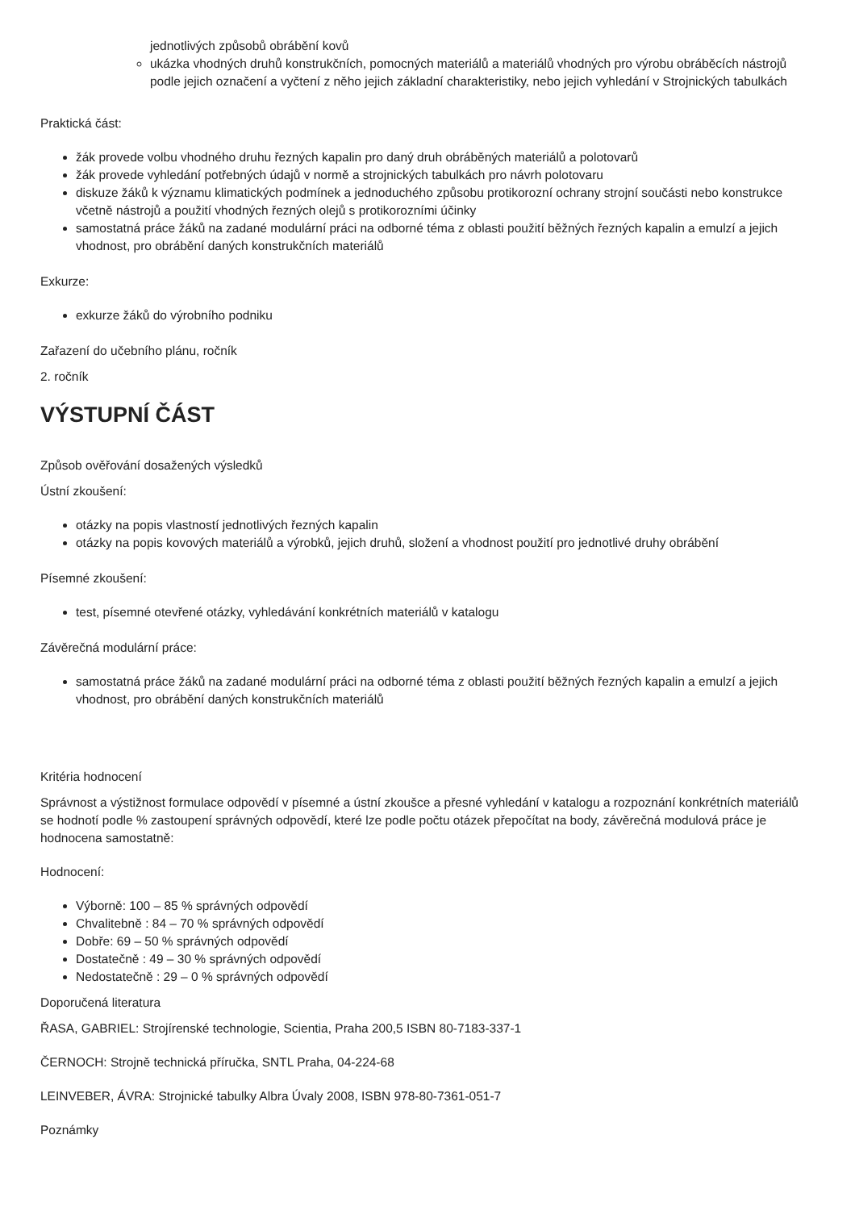jednotlivých způsobů obrábění kovů
ukázka vhodných druhů konstrukčních, pomocných materiálů a materiálů vhodných pro výrobu obráběcích nástrojů podle jejich označení a vyčtení z něho jejich základní charakteristiky, nebo jejich vyhledání v Strojnických tabulkách
Praktická část:
žák provede volbu vhodného druhu řezných kapalin pro daný druh obráběných materiálů a polotovarů
žák provede vyhledání potřebných údajů v normě a strojnických tabulkách pro návrh polotovaru
diskuze žáků k významu klimatických podmínek a jednoduchého způsobu protikorozní ochrany strojní součásti nebo konstrukce včetně nástrojů a použití vhodných řezných olejů s protikorozními účinky
samostatná práce žáků na zadané modulární práci na odborné téma z oblasti použití běžných řezných kapalin a emulzí a jejich vhodnost, pro obrábění daných konstrukčních materiálů
Exkurze:
exkurze žáků do výrobního podniku
Zařazení do učebního plánu, ročník
2. ročník
VÝSTUPNÍ ČÁST
Způsob ověřování dosažených výsledků
Ústní zkoušení:
otázky na popis vlastností jednotlivých řezných kapalin
otázky na popis kovových materiálů a výrobků, jejich druhů, složení a vhodnost použití pro jednotlivé druhy obrábění
Písemné zkoušení:
test, písemné otevřené otázky, vyhledávání konkrétních materiálů v katalogu
Závěrečná modulární práce:
samostatná práce žáků na zadané modulární práci na odborné téma z oblasti použití běžných řezných kapalin a emulzí a jejich vhodnost, pro obrábění daných konstrukčních materiálů
Kritéria hodnocení
Správnost a výstižnost formulace odpovědí v písemné a ústní zkoušce a přesné vyhledání v katalogu a rozpoznání konkrétních materiálů se hodnotí podle % zastoupení správných odpovědí, které lze podle počtu otázek přepočítat na body, závěrečná modulová práce je hodnocena samostatně:
Hodnocení:
Výborně: 100 – 85 % správných odpovědí
Chvalitebně : 84 – 70 % správných odpovědí
Dobře: 69 – 50 % správných odpovědí
Dostatečně : 49 – 30 % správných odpovědí
Nedostatečně : 29 – 0 % správných odpovědí
Doporučená literatura
ŘASA, GABRIEL: Strojírenské technologie, Scientia, Praha 200,5 ISBN 80-7183-337-1
ČERNOCH: Strojně technická příručka, SNTL Praha, 04-224-68
LEINVEBER, ÁVRA: Strojnické tabulky Albra Úvaly 2008, ISBN 978-80-7361-051-7
Poznámky